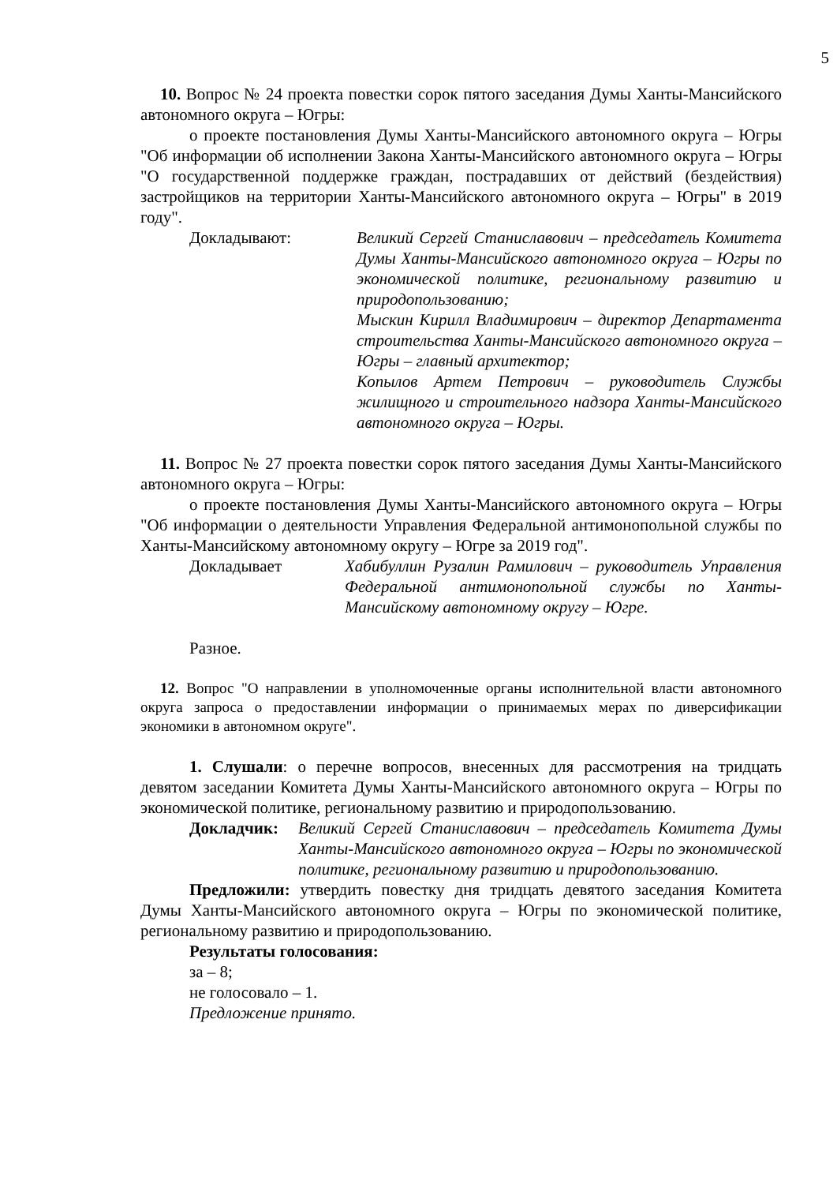5
10. Вопрос № 24 проекта повестки сорок пятого заседания Думы Ханты-Мансийского автономного округа – Югры:
о проекте постановления Думы Ханты-Мансийского автономного округа – Югры "Об информации об исполнении Закона Ханты-Мансийского автономного округа – Югры "О государственной поддержке граждан, пострадавших от действий (бездействия) застройщиков на территории Ханты-Мансийского автономного округа – Югры" в 2019 году".
Докладывают: Великий Сергей Станиславович – председатель Комитета Думы Ханты-Мансийского автономного округа – Югры по экономической политике, региональному развитию и природопользованию;
Мыскин Кирилл Владимирович – директор Департамента строительства Ханты-Мансийского автономного округа – Югры – главный архитектор;
Копылов Артем Петрович – руководитель Службы жилищного и строительного надзора Ханты-Мансийского автономного округа – Югры.
11. Вопрос № 27 проекта повестки сорок пятого заседания Думы Ханты-Мансийского автономного округа – Югры:
о проекте постановления Думы Ханты-Мансийского автономного округа – Югры "Об информации о деятельности Управления Федеральной антимонопольной службы по Ханты-Мансийскому автономному округу – Югре за 2019 год".
Докладывает Хабибуллин Рузалин Рамилович – руководитель Управления Федеральной антимонопольной службы по Ханты-Мансийскому автономному округу – Югре.
Разное.
12. Вопрос "О направлении в уполномоченные органы исполнительной власти автономного округа запроса о предоставлении информации о принимаемых мерах по диверсификации экономики в автономном округе".
1. Слушали: о перечне вопросов, внесенных для рассмотрения на тридцать девятом заседании Комитета Думы Ханты-Мансийского автономного округа – Югры по экономической политике, региональному развитию и природопользованию.
Докладчик: Великий Сергей Станиславович – председатель Комитета Думы Ханты-Мансийского автономного округа – Югры по экономической политике, региональному развитию и природопользованию.
Предложили: утвердить повестку дня тридцать девятого заседания Комитета Думы Ханты-Мансийского автономного округа – Югры по экономической политике, региональному развитию и природопользованию.
Результаты голосования:
за – 8;
не голосовало – 1.
Предложение принято.